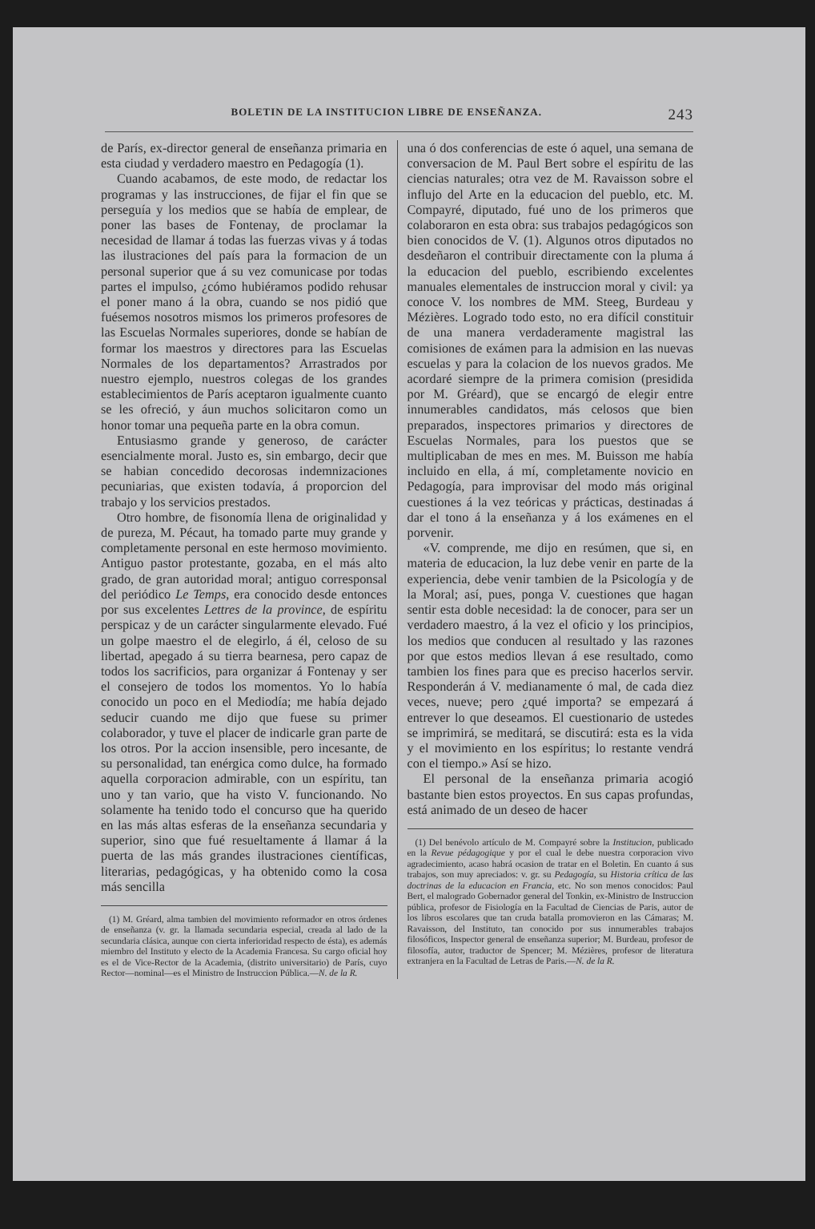BOLETIN DE LA INSTITUCION LIBRE DE ENSEÑANZA. 243
de París, ex-director general de enseñanza primaria en esta ciudad y verdadero maestro en Pedagogía (1).
Cuando acabamos, de este modo, de redactar los programas y las instrucciones, de fijar el fin que se perseguía y los medios que se había de emplear, de poner las bases de Fontenay, de proclamar la necesidad de llamar á todas las fuerzas vivas y á todas las ilustraciones del país para la formacion de un personal superior que á su vez comunicase por todas partes el impulso, ¿cómo hubiéramos podido rehusar el poner mano á la obra, cuando se nos pidió que fuésemos nosotros mismos los primeros profesores de las Escuelas Normales superiores, donde se habían de formar los maestros y directores para las Escuelas Normales de los departamentos? Arrastrados por nuestro ejemplo, nuestros colegas de los grandes establecimientos de París aceptaron igualmente cuanto se les ofreció, y áun muchos solicitaron como un honor tomar una pequeña parte en la obra comun.
Entusiasmo grande y generoso, de carácter esencialmente moral. Justo es, sin embargo, decir que se habian concedido decorosas indemnizaciones pecuniarias, que existen todavía, á proporcion del trabajo y los servicios prestados.
Otro hombre, de fisonomía llena de originalidad y de pureza, M. Pécaut, ha tomado parte muy grande y completamente personal en este hermoso movimiento. Antiguo pastor protestante, gozaba, en el más alto grado, de gran autoridad moral; antiguo corresponsal del periódico Le Temps, era conocido desde entonces por sus excelentes Lettres de la province, de espíritu perspicaz y de un carácter singularmente elevado. Fué un golpe maestro el de elegirlo, á él, celoso de su libertad, apegado á su tierra bearnesa, pero capaz de todos los sacrificios, para organizar á Fontenay y ser el consejero de todos los momentos. Yo lo había conocido un poco en el Mediodía; me había dejado seducir cuando me dijo que fuese su primer colaborador, y tuve el placer de indicarle gran parte de los otros. Por la accion insensible, pero incesante, de su personalidad, tan enérgica como dulce, ha formado aquella corporacion admirable, con un espíritu, tan uno y tan vario, que ha visto V. funcionando. No solamente ha tenido todo el concurso que ha querido en las más altas esferas de la enseñanza secundaria y superior, sino que fué resueltamente á llamar á la puerta de las más grandes ilustraciones científicas, literarias, pedagógicas, y ha obtenido como la cosa más sencilla
(1) M. Gréard, alma tambien del movimiento reformador en otros órdenes de enseñanza (v. gr. la llamada secundaria especial, creada al lado de la secundaria clásica, aunque con cierta inferioridad respecto de ésta), es además miembro del Instituto y electo de la Academia Francesa. Su cargo oficial hoy es el de Vice-Rector de la Academia, (distrito universitario) de París, cuyo Rector—nominal—es el Ministro de Instruccion Pública.—N. de la R.
una ó dos conferencias de este ó aquel, una semana de conversacion de M. Paul Bert sobre el espíritu de las ciencias naturales; otra vez de M. Ravaisson sobre el influjo del Arte en la educacion del pueblo, etc. M. Compayré, diputado, fué uno de los primeros que colaboraron en esta obra: sus trabajos pedagógicos son bien conocidos de V. (1). Algunos otros diputados no desdeñaron el contribuir directamente con la pluma á la educacion del pueblo, escribiendo excelentes manuales elementales de instruccion moral y civil: ya conoce V. los nombres de MM. Steeg, Burdeau y Mézières. Logrado todo esto, no era difícil constituir de una manera verdaderamente magistral las comisiones de exámen para la admision en las nuevas escuelas y para la colacion de los nuevos grados. Me acordaré siempre de la primera comision (presidida por M. Gréard), que se encargó de elegir entre innumerables candidatos, más celosos que bien preparados, inspectores primarios y directores de Escuelas Normales, para los puestos que se multiplicaban de mes en mes. M. Buisson me había incluido en ella, á mí, completamente novicio en Pedagogía, para improvisar del modo más original cuestiones á la vez teóricas y prácticas, destinadas á dar el tono á la enseñanza y á los exámenes en el porvenir.
«V. comprende, me dijo en resúmen, que si, en materia de educacion, la luz debe venir en parte de la experiencia, debe venir tambien de la Psicología y de la Moral; así, pues, ponga V. cuestiones que hagan sentir esta doble necesidad: la de conocer, para ser un verdadero maestro, á la vez el oficio y los principios, los medios que conducen al resultado y las razones por que estos medios llevan á ese resultado, como tambien los fines para que es preciso hacerlos servir. Responderán á V. medianamente ó mal, de cada diez veces, nueve; pero ¿qué importa? se empezará á entrever lo que deseamos. El cuestionario de ustedes se imprimirá, se meditará, se discutirá: esta es la vida y el movimiento en los espíritus; lo restante vendrá con el tiempo.» Así se hizo.
El personal de la enseñanza primaria acogió bastante bien estos proyectos. En sus capas profundas, está animado de un deseo de hacer
(1) Del benévolo artículo de M. Compayré sobre la Institucion, publicado en la Revue pédagogique y por el cual le debe nuestra corporacion vivo agradecimiento, acaso habrá ocasion de tratar en el Boletin. En cuanto á sus trabajos, son muy apreciados: v. gr. su Pedagogía, su Historia crítica de las doctrinas de la educacion en Francia, etc. No son menos conocidos: Paul Bert, el malogrado Gobernador general del Tonkin, ex-Ministro de Instruccion pública, profesor de Fisiología en la Facultad de Ciencias de Paris, autor de los libros escolares que tan cruda batalla promovieron en las Cámaras; M. Ravaisson, del Instituto, tan conocido por sus innumerables trabajos filosóficos, Inspector general de enseñanza superior; M. Burdeau, profesor de filosofía, autor, traductor de Spencer; M. Mézières, profesor de literatura extranjera en la Facultad de Letras de Paris.—N. de la R.